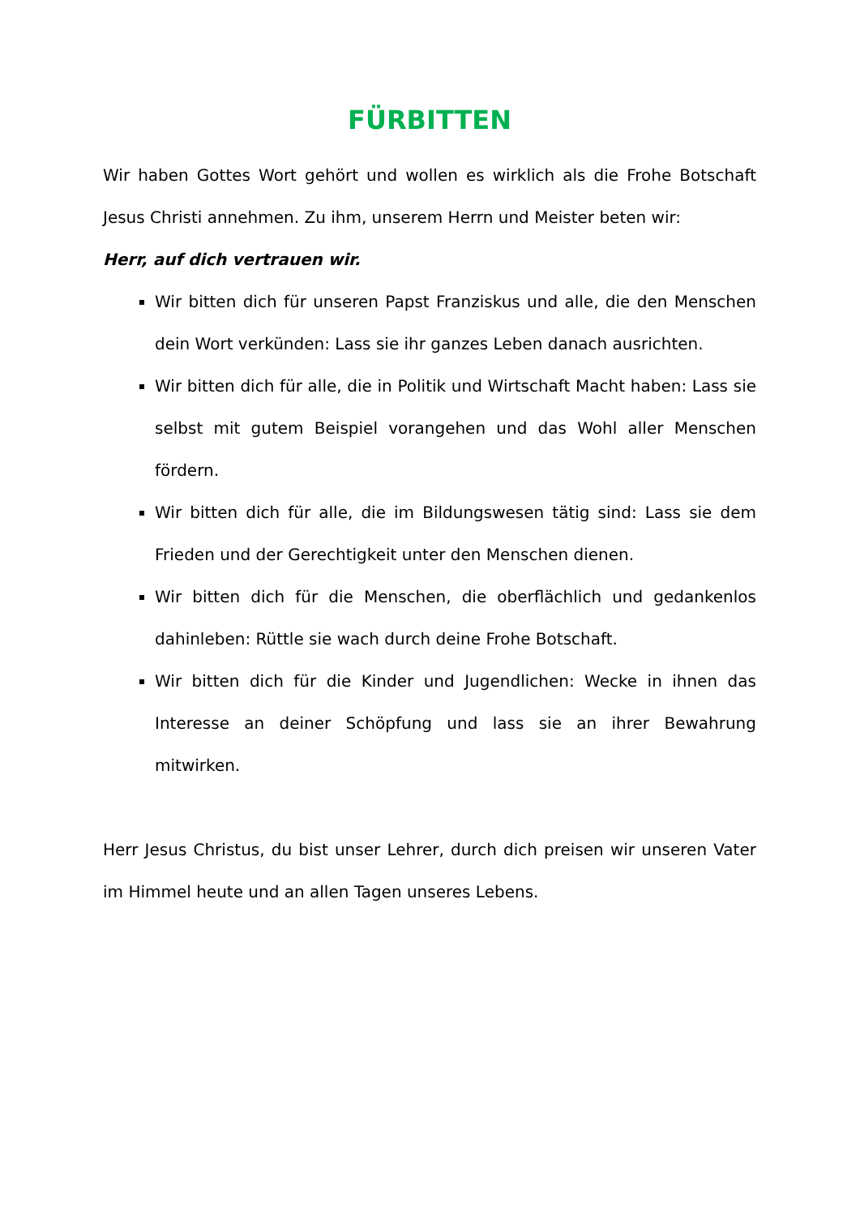FÜRBITTEN
Wir haben Gottes Wort gehört und wollen es wirklich als die Frohe Botschaft Jesus Christi annehmen. Zu ihm, unserem Herrn und Meister beten wir:
Herr, auf dich vertrauen wir.
Wir bitten dich für unseren Papst Franziskus und alle, die den Menschen dein Wort verkünden: Lass sie ihr ganzes Leben danach ausrichten.
Wir bitten dich für alle, die in Politik und Wirtschaft Macht haben: Lass sie selbst mit gutem Beispiel vorangehen und das Wohl aller Menschen fördern.
Wir bitten dich für alle, die im Bildungswesen tätig sind: Lass sie dem Frieden und der Gerechtigkeit unter den Menschen dienen.
Wir bitten dich für die Menschen, die oberflächlich und gedankenlos dahinleben: Rüttle sie wach durch deine Frohe Botschaft.
Wir bitten dich für die Kinder und Jugendlichen: Wecke in ihnen das Interesse an deiner Schöpfung und lass sie an ihrer Bewahrung mitwirken.
Herr Jesus Christus, du bist unser Lehrer, durch dich preisen wir unseren Vater im Himmel heute und an allen Tagen unseres Lebens.